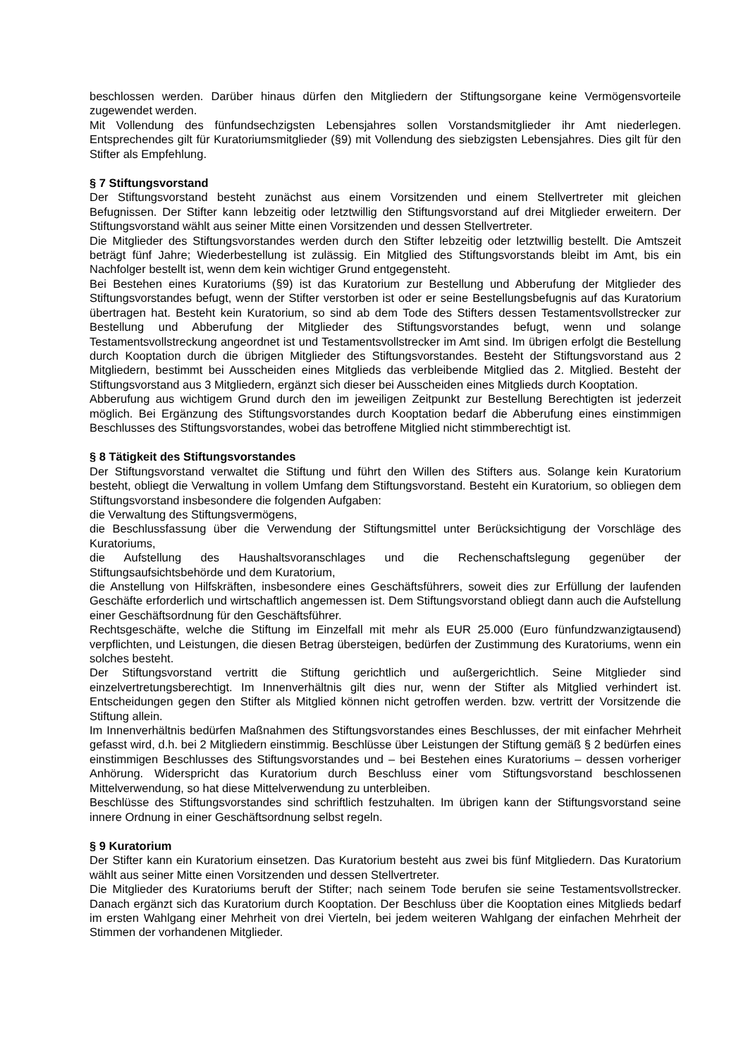beschlossen werden. Darüber hinaus dürfen den Mitgliedern der Stiftungsorgane keine Vermögensvorteile zugewendet werden.
Mit Vollendung des fünfundsechzigsten Lebensjahres sollen Vorstandsmitglieder ihr Amt niederlegen. Entsprechendes gilt für Kuratoriumsmitglieder (§9) mit Vollendung des siebzigsten Lebensjahres. Dies gilt für den Stifter als Empfehlung.
§ 7 Stiftungsvorstand
Der Stiftungsvorstand besteht zunächst aus einem Vorsitzenden und einem Stellvertreter mit gleichen Befugnissen. Der Stifter kann lebzeitig oder letztwillig den Stiftungsvorstand auf drei Mitglieder erweitern. Der Stiftungsvorstand wählt aus seiner Mitte einen Vorsitzenden und dessen Stellvertreter.
Die Mitglieder des Stiftungsvorstandes werden durch den Stifter lebzeitig oder letztwillig bestellt. Die Amtszeit beträgt fünf Jahre; Wiederbestellung ist zulässig. Ein Mitglied des Stiftungsvorstands bleibt im Amt, bis ein Nachfolger bestellt ist, wenn dem kein wichtiger Grund entgegensteht.
Bei Bestehen eines Kuratoriums (§9) ist das Kuratorium zur Bestellung und Abberufung der Mitglieder des Stiftungsvorstandes befugt, wenn der Stifter verstorben ist oder er seine Bestellungsbefugnis auf das Kuratorium übertragen hat. Besteht kein Kuratorium, so sind ab dem Tode des Stifters dessen Testamentsvollstrecker zur Bestellung und Abberufung der Mitglieder des Stiftungsvorstandes befugt, wenn und solange Testamentsvollstreckung angeordnet ist und Testamentsvollstrecker im Amt sind. Im übrigen erfolgt die Bestellung durch Kooptation durch die übrigen Mitglieder des Stiftungsvorstandes. Besteht der Stiftungsvorstand aus 2 Mitgliedern, bestimmt bei Ausscheiden eines Mitglieds das verbleibende Mitglied das 2. Mitglied. Besteht der Stiftungsvorstand aus 3 Mitgliedern, ergänzt sich dieser bei Ausscheiden eines Mitglieds durch Kooptation.
Abberufung aus wichtigem Grund durch den im jeweiligen Zeitpunkt zur Bestellung Berechtigten ist jederzeit möglich. Bei Ergänzung des Stiftungsvorstandes durch Kooptation bedarf die Abberufung eines einstimmigen Beschlusses des Stiftungsvorstandes, wobei das betroffene Mitglied nicht stimmberechtigt ist.
§ 8 Tätigkeit des Stiftungsvorstandes
Der Stiftungsvorstand verwaltet die Stiftung und führt den Willen des Stifters aus. Solange kein Kuratorium besteht, obliegt die Verwaltung in vollem Umfang dem Stiftungsvorstand. Besteht ein Kuratorium, so obliegen dem Stiftungsvorstand insbesondere die folgenden Aufgaben:
die Verwaltung des Stiftungsvermögens,
die Beschlussfassung über die Verwendung der Stiftungsmittel unter Berücksichtigung der Vorschläge des Kuratoriums,
die Aufstellung des Haushaltsvoranschlages und die Rechenschaftslegung gegenüber der Stiftungsaufsichtsbehörde und dem Kuratorium,
die Anstellung von Hilfskräften, insbesondere eines Geschäftsführers, soweit dies zur Erfüllung der laufenden Geschäfte erforderlich und wirtschaftlich angemessen ist. Dem Stiftungsvorstand obliegt dann auch die Aufstellung einer Geschäftsordnung für den Geschäftsführer.
Rechtsgeschäfte, welche die Stiftung im Einzelfall mit mehr als EUR 25.000 (Euro fünfundzwanzigtausend) verpflichten, und Leistungen, die diesen Betrag übersteigen, bedürfen der Zustimmung des Kuratoriums, wenn ein solches besteht.
Der Stiftungsvorstand vertritt die Stiftung gerichtlich und außergerichtlich. Seine Mitglieder sind einzelvertretungsberechtigt. Im Innenverhältnis gilt dies nur, wenn der Stifter als Mitglied verhindert ist. Entscheidungen gegen den Stifter als Mitglied können nicht getroffen werden. bzw. vertritt der Vorsitzende die Stiftung allein.
Im Innenverhältnis bedürfen Maßnahmen des Stiftungsvorstandes eines Beschlusses, der mit einfacher Mehrheit gefasst wird, d.h. bei 2 Mitgliedern einstimmig. Beschlüsse über Leistungen der Stiftung gemäß § 2 bedürfen eines einstimmigen Beschlusses des Stiftungsvorstandes und – bei Bestehen eines Kuratoriums – dessen vorheriger Anhörung. Widerspricht das Kuratorium durch Beschluss einer vom Stiftungsvorstand beschlossenen Mittelverwendung, so hat diese Mittelverwendung zu unterbleiben.
Beschlüsse des Stiftungsvorstandes sind schriftlich festzuhalten. Im übrigen kann der Stiftungsvorstand seine innere Ordnung in einer Geschäftsordnung selbst regeln.
§ 9 Kuratorium
Der Stifter kann ein Kuratorium einsetzen. Das Kuratorium besteht aus zwei bis fünf Mitgliedern. Das Kuratorium wählt aus seiner Mitte einen Vorsitzenden und dessen Stellvertreter.
Die Mitglieder des Kuratoriums beruft der Stifter; nach seinem Tode berufen sie seine Testamentsvollstrecker. Danach ergänzt sich das Kuratorium durch Kooptation. Der Beschluss über die Kooptation eines Mitglieds bedarf im ersten Wahlgang einer Mehrheit von drei Vierteln, bei jedem weiteren Wahlgang der einfachen Mehrheit der Stimmen der vorhandenen Mitglieder.